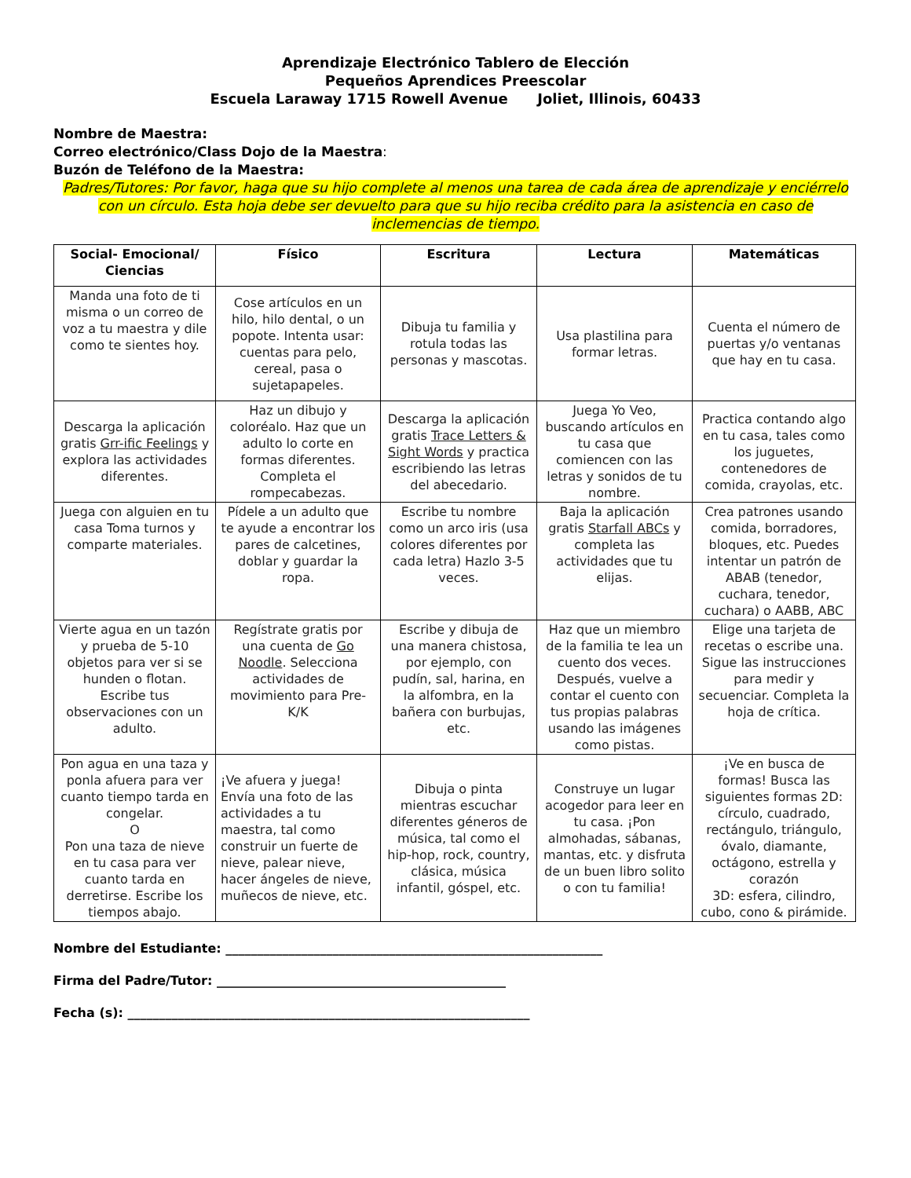Aprendizaje Electrónico Tablero de Elección
Pequeños Aprendices Preescolar
Escuela Laraway 1715 Rowell Avenue Joliet, Illinois, 60433
Nombre de Maestra:
Correo electrónico/Class Dojo de la Maestra:
Buzón de Teléfono de la Maestra:
Padres/Tutores: Por favor, haga que su hijo complete al menos una tarea de cada área de aprendizaje y enciérrelo con un círculo. Esta hoja debe ser devuelto para que su hijo reciba crédito para la asistencia en caso de inclemencias de tiempo.
| Social- Emocional/ Ciencias | Físico | Escritura | Lectura | Matemáticas |
| --- | --- | --- | --- | --- |
| Manda una foto de ti misma o un correo de voz a tu maestra y dile como te sientes hoy. | Cose artículos en un hilo, hilo dental, o un popote. Intenta usar: cuentas para pelo, cereal, pasa o sujetapapeles. | Dibuja tu familia y rotula todas las personas y mascotas. | Usa plastilina para formar letras. | Cuenta el número de puertas y/o ventanas que hay en tu casa. |
| Descarga la aplicación gratis Grr-ific Feelings y explora las actividades diferentes. | Haz un dibujo y coloréalo. Haz que un adulto lo corte en formas diferentes. Completa el rompecabezas. | Descarga la aplicación gratis Trace Letters & Sight Words y practica escribiendo las letras del abecedario. | Juega Yo Veo, buscando artículos en tu casa que comiencen con las letras y sonidos de tu nombre. | Practica contando algo en tu casa, tales como los juguetes, contenedores de comida, crayolas, etc. |
| Juega con alguien en tu casa Toma turnos y comparte materiales. | Pídele a un adulto que te ayude a encontrar los pares de calcetines, doblar y guardar la ropa. | Escribe tu nombre como un arco iris (usa colores diferentes por cada letra) Hazlo 3-5 veces. | Baja la aplicación gratis Starfall ABCs y completa las actividades que tu elijas. | Crea patrones usando comida, borradores, bloques, etc. Puedes intentar un patrón de ABAB (tenedor, cuchara, tenedor, cuchara) o AABB, ABC |
| Vierte agua en un tazón y prueba de 5-10 objetos para ver si se hunden o flotan. Escribe tus observaciones con un adulto. | Regístrate gratis por una cuenta de Go Noodle . Selecciona actividades de movimiento para Pre-K/K | Escribe y dibuja de una manera chistosa, por ejemplo, con pudín, sal, harina, en la alfombra, en la bañera con burbujas, etc. | Haz que un miembro de la familia te lea un cuento dos veces. Después, vuelve a contar el cuento con tus propias palabras usando las imágenes como pistas. | Elige una tarjeta de recetas o escribe una. Sigue las instrucciones para medir y secuenciar. Completa la hoja de crítica. |
| Pon agua en una taza y ponla afuera para ver cuanto tiempo tarda en congelar. O Pon una taza de nieve en tu casa para ver cuanto tarda en derretirse. Escribe los tiempos abajo. | ¡Ve afuera y juega! Envía una foto de las actividades a tu maestra, tal como construir un fuerte de nieve, palear nieve, hacer ángeles de nieve, muñecos de nieve, etc. | Dibuja o pinta mientras escuchar diferentes géneros de música, tal como el hip-hop, rock, country, clásica, música infantil, góspel, etc. | Construye un lugar acogedor para leer en tu casa. ¡Pon almohadas, sábanas, mantas, etc. y disfruta de un buen libro solito o con tu familia! | ¡Ve en busca de formas! Busca las siguientes formas 2D: círculo, cuadrado, rectángulo, triángulo, óvalo, diamante, octágono, estrella y corazón 3D: esfera, cilindro, cubo, cono & pirámide. |
Nombre del Estudiante: ____________________________________________________________
Firma del Padre/Tutor: ______________________________________________
Fecha (s): ________________________________________________________________